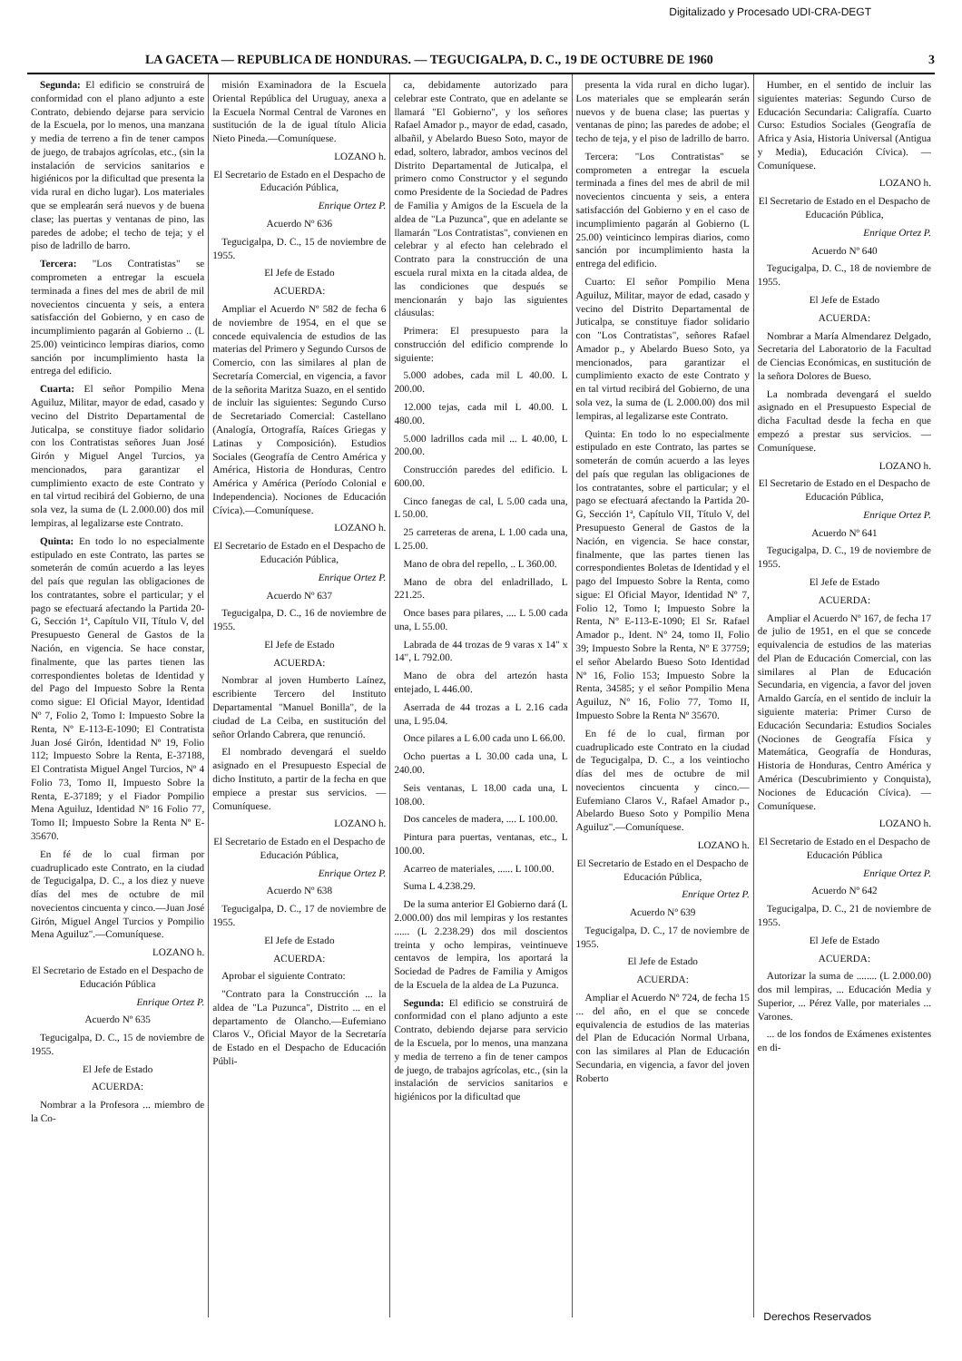Digitalizado y Procesado UDI-CRA-DEGT
LA GACETA — REPUBLICA DE HONDURAS. — TEGUCIGALPA, D. C., 19 DE OCTUBRE DE 1960 3
Segunda: El edificio se construirá de conformidad con el plano adjunto a este Contrato, debiendo dejarse para servicio de la Escuela, por lo menos, una manzana y media de terreno a fin de tener campos de juego, de trabajos agrícolas, etc., (sin la instalación de servicios sanitarios e higiénicos por la dificultad que presenta la vida rural en dicho lugar). Los materiales que se emplearán será nuevos y de buena clase; las puertas y ventanas de pino, las paredes de adobe; el techo de teja; y el piso de ladrillo de barro.
Tercera: "Los Contratistas" se comprometen a entregar la escuela terminada a fines del mes de abril de mil novecientos cincuenta y seis, a entera satisfacción del Gobierno, y en caso de incumplimiento pagarán al Gobierno .. (L 25.00) veinticinco lempiras diarios, como sanción por incumplimiento hasta la entrega del edificio.
Cuarta: El señor Pompilio Mena Aguiluz, Militar, mayor de edad, casado y vecino del Distrito Departamental de Juticalpa, se constituye fiador solidario con los Contratistas señores Juan José Girón y Miguel Angel Turcios, ya mencionados, para garantizar el cumplimiento exacto de este Contrato y en tal virtud recibirá del Gobierno, de una sola vez, la suma de (L 2.000.00) dos mil lempiras, al legalizarse este Contrato.
Quinta: En todo lo no especialmente estipulado en este Contrato, las partes se someterán de común acuerdo a las leyes del país que regulan las obligaciones de los contratantes, sobre el particular; y el pago se efectuará afectando la Partida 20-G, Sección 1ª, Capítulo VII, Título V, del Presupuesto General de Gastos de la Nación, en vigencia. Se hace constar, finalmente, que las partes tienen las correspondientes boletas de Identidad y del Pago del Impuesto Sobre la Renta como sigue: El Oficial Mayor, Identidad Nº 7, Folio 2, Tomo I: Impuesto Sobre la Renta, Nº E-113-E-1090; El Contratista Juan José Girón, Identidad Nº 19, Folio 112; Impuesto Sobre la Renta, E-37188, El Contratista Miguel Angel Turcios, Nº 4 Folio 73, Tomo II, Impuesto Sobre la Renta, E-37189; y el Fiador Pompilio Mena Aguiluz, Identidad Nº 16 Folio 77, Tomo II; Impuesto Sobre la Renta Nº E-35670.
En fé de lo cual firman por cuadruplicado este Contrato, en la ciudad de Tegucigalpa, D. C., a los diez y nueve días del mes de octubre de mil novecientos cincuenta y cinco.—Juan José Girón, Miguel Angel Turcios y Pompilio Mena Aguiluz".—Comuníquese.
LOZANO h.
El Secretario de Estado en el Despacho de Educación Pública
Enrique Ortez P.
Acuerdo Nº 635
Tegucigalpa, D. C., 15 de noviembre de 1955.
El Jefe de Estado
ACUERDA:
Nombrar a la Profesora ... miembro de la Co-
misión Examinadora de la Escuela Oriental República del Uruguay, anexa a la Escuela Normal Central de Varones en sustitución de la de igual título Alicia Nieto Pineda.—Comuníquese.
LOZANO h.
El Secretario de Estado en el Despacho de Educación Pública,
Enrique Ortez P.
Acuerdo Nº 636
Tegucigalpa, D. C., 15 de noviembre de 1955.
El Jefe de Estado
ACUERDA:
Ampliar el Acuerdo Nº 582 de fecha 6 de noviembre de 1954, en el que se concede equivalencia de estudios de las materias del Primero y Segundo Cursos de Comercio, con las similares al plan de Secretaría Comercial, en vigencia, a favor de la señorita Maritza Suazo, en el sentido de incluir las siguientes: Segundo Curso de Secretariado Comercial: Castellano (Analogía, Ortografía, Raíces Griegas y Latinas y Composición). Estudios Sociales (Geografía de Centro América y América, Historia de Honduras, Centro América y América (Período Colonial e Independencia). Nociones de Educación Cívica).—Comuníquese.
LOZANO h.
El Secretario de Estado en el Despacho de Educación Pública,
Enrique Ortez P.
Acuerdo Nº 637
Tegucigalpa, D. C., 16 de noviembre de 1955.
El Jefe de Estado
ACUERDA:
Nombrar al joven Humberto Laínez, escribiente Tercero del Instituto Departamental "Manuel Bonilla", de la ciudad de La Ceiba, en sustitución del señor Orlando Cabrera, que renunció.
El nombrado devengará el sueldo asignado en el Presupuesto Especial de dicho Instituto, a partir de la fecha en que empiece a prestar sus servicios. — Comuníquese.
LOZANO h.
El Secretario de Estado en el Despacho de Educación Pública,
Enrique Ortez P.
Acuerdo Nº 638
Tegucigalpa, D. C., 17 de noviembre de 1955.
El Jefe de Estado
ACUERDA:
Aprobar el siguiente Contrato:
"Contrato para la Construcción ... la aldea de "La Puzunca", Distrito ... en el departamento de Olancho.—Eufemiano Claros V., Oficial Mayor de la Secretaría de Estado en el Despacho de Educación Públi-
ca, debidamente autorizado para celebrar este Contrato, que en adelante se llamará "El Gobierno", y los señores Rafael Amador p., mayor de edad, casado, albañil, y Abelardo Bueso Soto, mayor de edad, soltero, labrador, ambos vecinos del Distrito Departamental de Juticalpa, el primero como Constructor y el segundo como Presidente de la Sociedad de Padres de Familia y Amigos de la Escuela de la aldea de "La Puzunca", que en adelante se llamarán "Los Contratistas", convienen en celebrar y al efecto han celebrado el Contrato para la construcción de una escuela rural mixta en la citada aldea, de las condiciones que después se mencionarán y bajo las siguientes cláusulas:
Primera: El presupuesto para la construcción del edificio comprende lo siguiente:
5.000 adobes, cada mil L 40.00. L 200.00.
12.000 tejas, cada mil L 40.00. L 480.00.
5.000 ladrillos cada mil ... L 40.00, L 200.00.
Construcción paredes del edificio. L 600.00.
Cinco fanegas de cal, L 5.00 cada una, L 50.00.
25 carreteras de arena, L 1.00 cada una, L 25.00.
Mano de obra del repello, .. L 360.00.
Mano de obra del enladrillado, L 221.25.
Once bases para pilares, .... L 5.00 cada una, L 55.00.
Labrada de 44 trozas de 9 varas x 14" x 14", L 792.00.
Mano de obra del artezón hasta entejado, L 446.00.
Aserrada de 44 trozas a L 2.16 cada una, L 95.04.
Once pilares a L 6.00 cada uno L 66.00.
Ocho puertas a L 30.00 cada una, L 240.00.
Seis ventanas, L 18.00 cada una, L 108.00.
Dos canceles de madera, .... L 100.00.
Pintura para puertas, ventanas, etc., L 100.00.
Acarreo de materiales, ...... L 100.00.
Suma L 4.238.29.
De la suma anterior El Gobierno dará (L 2.000.00) dos mil lempiras y los restantes ...... (L 2.238.29) dos mil doscientos treinta y ocho lempiras, veintinueve centavos de lempira, los aportará la Sociedad de Padres de Familia y Amigos de la Escuela de la aldea de La Puzunca.
Segunda: El edificio se construirá de conformidad con el plano adjunto a este Contrato, debiendo dejarse para servicio de la Escuela, por lo menos, una manzana y media de terreno a fin de tener campos de juego, de trabajos agrícolas, etc., (sin la instalación de servicios sanitarios e higiénicos por la dificultad que
presenta la vida rural en dicho lugar). Los materiales que se emplearán serán nuevos y de buena clase; las puertas y ventanas de pino; las paredes de adobe; el techo de teja, y el piso de ladrillo de barro.
Tercera: "Los Contratistas" se comprometen a entregar la escuela terminada a fines del mes de abril de mil novecientos cincuenta y seis, a entera satisfacción del Gobierno y en el caso de incumplimiento pagarán al Gobierno (L 25.00) veinticinco lempiras diarios, como sanción por incumplimiento hasta la entrega del edificio.
Cuarto: El señor Pompilio Mena Aguiluz, Militar, mayor de edad, casado y vecino del Distrito Departamental de Juticalpa, se constituye fiador solidario con "Los Contratistas", señores Rafael Amador p., y Abelardo Bueso Soto, ya mencionados, para garantizar el cumplimiento exacto de este Contrato y en tal virtud recibirá del Gobierno, de una sola vez, la suma de (L 2.000.00) dos mil lempiras, al legalizarse este Contrato.
Quinta: En todo lo no especialmente estipulado en este Contrato, las partes se someterán de común acuerdo a las leyes del país que regulan las obligaciones de los contratantes, sobre el particular; y el pago se efectuará afectando la Partida 20-G, Sección 1ª, Capítulo VII, Título V, del Presupuesto General de Gastos de la Nación, en vigencia. Se hace constar, finalmente, que las partes tienen las correspondientes Boletas de Identidad y el pago del Impuesto Sobre la Renta, como sigue: El Oficial Mayor, Identidad Nº 7, Folio 12, Tomo I; Impuesto Sobre la Renta, Nº E-113-E-1090; El Sr. Rafael Amador p., Ident. Nº 24, tomo II, Folio 39; Impuesto Sobre la Renta, Nº E 37759; el señor Abelardo Bueso Soto Identidad Nº 16, Folio 153; Impuesto Sobre la Renta, 34585; y el señor Pompilio Mena Aguiluz, Nº 16, Folio 77, Tomo II, Impuesto Sobre la Renta Nº 35670.
En fé de lo cual, firman por cuadruplicado este Contrato en la ciudad de Tegucigalpa, D. C., a los veintiocho días del mes de octubre de mil novecientos cincuenta y cinco.—Eufemiano Claros V., Rafael Amador p., Abelardo Bueso Soto y Pompilio Mena Aguiluz".—Comuníquese.
LOZANO h.
El Secretario de Estado en el Despacho de Educación Pública,
Enrique Ortez P.
Acuerdo Nº 639
Tegucigalpa, D. C., 17 de noviembre de 1955.
El Jefe de Estado
ACUERDA:
Ampliar el Acuerdo Nº 724, de fecha 15 ... del año, en el que se concede equivalencia de estudios de las materias del Plan de Educación Normal Urbana, con las similares al Plan de Educación Secundaria, en vigencia, a favor del joven Roberto
Humber, en el sentido de incluir las siguientes materias: Segundo Curso de Educación Secundaria: Caligrafía. Cuarto Curso: Estudios Sociales (Geografía de Africa y Asia, Historia Universal (Antigua y Media), Educación Cívica). —Comuníquese.
LOZANO h.
El Secretario de Estado en el Despacho de Educación Pública,
Enrique Ortez P.
Acuerdo Nº 640
Tegucigalpa, D. C., 18 de noviembre de 1955.
El Jefe de Estado
ACUERDA:
Nombrar a María Almendarez Delgado, Secretaria del Laboratorio de la Facultad de Ciencias Económicas, en sustitución de la señora Dolores de Bueso.
La nombrada devengará el sueldo asignado en el Presupuesto Especial de dicha Facultad desde la fecha en que empezó a prestar sus servicios. — Comuníquese.
LOZANO h.
El Secretario de Estado en el Despacho de Educación Pública,
Enrique Ortez P.
Acuerdo Nº 641
Tegucigalpa, D. C., 19 de noviembre de 1955.
El Jefe de Estado
ACUERDA:
Ampliar el Acuerdo Nº 167, de fecha 17 de julio de 1951, en el que se concede equivalencia de estudios de las materias del Plan de Educación Comercial, con las similares al Plan de Educación Secundaria, en vigencia, a favor del joven Arnaldo García, en el sentido de incluir la siguiente materia: Primer Curso de Educación Secundaria: Estudios Sociales (Nociones de Geografía Física y Matemática, Geografía de Honduras, Historia de Honduras, Centro América y América (Descubrimiento y Conquista), Nociones de Educación Cívica). — Comuníquese.
LOZANO h.
El Secretario de Estado en el Despacho de Educación Pública
Enrique Ortez P.
Acuerdo Nº 642
Tegucigalpa, D. C., 21 de noviembre de 1955.
El Jefe de Estado
ACUERDA:
Autorizar la suma de ........ (L 2.000.00) dos mil lempiras, ... Educación Media y Superior, ... Pérez Valle, por materiales ... Varones.
... de los fondos de Exámenes existentes en di-
Derechos Reservados